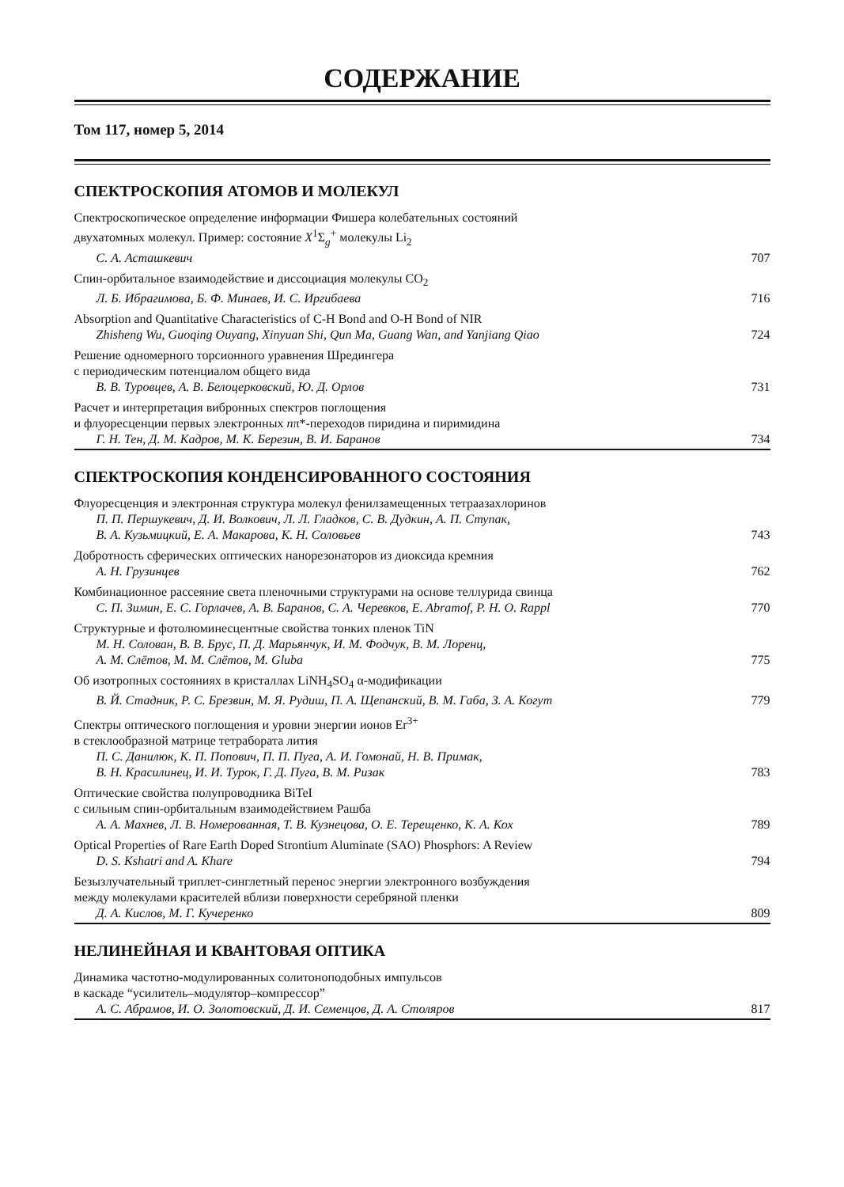СОДЕРЖАНИЕ
Том 117, номер 5, 2014
СПЕКТРОСКОПИЯ АТОМОВ И МОЛЕКУЛ
Спектроскопическое определение информации Фишера колебательных состояний
двухатомных молекул. Пример: состояние X<sup>1</sup>Σ<sub>g</sub><sup>+</sup> молекулы Li<sub>2</sub>
С. А. Асташкевич 707
Спин-орбитальное взаимодействие и диссоциация молекулы CO<sub>2</sub>
Л. Б. Ибрагимова, Б. Ф. Минаев, И. С. Иргибаева 716
Absorption and Quantitative Characteristics of C-H Bond and O-H Bond of NIR
Zhisheng Wu, Guoqing Ouyang, Xinyuan Shi, Qun Ma, Guang Wan, and Yanjiang Qiao 724
Решение одномерного торсионного уравнения Шредингера
с периодическим потенциалом общего вида
В. В. Туровцев, А. В. Белоцерковский, Ю. Д. Орлов 731
Расчет и интерпретация вибронных спектров поглощения
и флуоресценции первых электронных nπ*-переходов пиридина и пиримидина
Г. Н. Тен, Д. М. Кадров, М. К. Березин, В. И. Баранов 734
СПЕКТРОСКОПИЯ КОНДЕНСИРОВАННОГО СОСТОЯНИЯ
Флуоресценция и электронная структура молекул фенилзамещенных тетраазахлоринов
П. П. Першукевич, Д. И. Волкович, Л. Л. Гладков, С. В. Дудкин, А. П. Ступак,
В. А. Кузьмицкий, Е. А. Макарова, К. Н. Соловьев 743
Добротность сферических оптических нанорезонаторов из диоксида кремния
А. Н. Грузинцев 762
Комбинационное рассеяние света пленочными структурами на основе теллурида свинца
С. П. Зимин, Е. С. Горлачев, А. В. Баранов, С. А. Черевков, E. Abramof, P. H. O. Rappl 770
Структурные и фотолюминесцентные свойства тонких пленок TiN
М. Н. Солован, В. В. Брус, П. Д. Марьянчук, И. М. Фодчук, В. М. Лоренц,
А. М. Слётов, М. М. Слётов, M. Gluba 775
Об изотропных состояниях в кристаллах LiNH<sub>4</sub>SO<sub>4</sub> α-модификации
В. Й. Стадник, Р. С. Брезвин, М. Я. Рудиш, П. А. Щепанский, В. М. Габа, З. А. Когут 779
Спектры оптического поглощения и уровни энергии ионов Er<sup>3+</sup>
в стеклообразной матрице тетрабората лития
П. С. Данилюк, К. П. Попович, П. П. Пуга, А. И. Гомонай, Н. В. Примак,
В. Н. Красилинец, И. И. Турок, Г. Д. Пуга, В. М. Ризак 783
Оптические свойства полупроводника BiTeI
с сильным спин-орбитальным взаимодействием Рашба
А. А. Махнев, Л. В. Номерованная, Т. В. Кузнецова, О. Е. Терещенко, К. А. Кох 789
Optical Properties of Rare Earth Doped Strontium Aluminate (SAO) Phosphors: A Review
D. S. Kshatri and A. Khare 794
Безызлучательный триплет-синглетный перенос энергии электронного возбуждения
между молекулами красителей вблизи поверхности серебряной пленки
Д. А. Кислов, М. Г. Кучеренко 809
НЕЛИНЕЙНАЯ И КВАНТОВАЯ ОПТИКА
Динамика частотно-модулированных солитоноподобных импульсов
в каскаде “усилитель–модулятор–компрессор”
А. С. Абрамов, И. О. Золотовский, Д. И. Семенцов, Д. А. Столяров 817